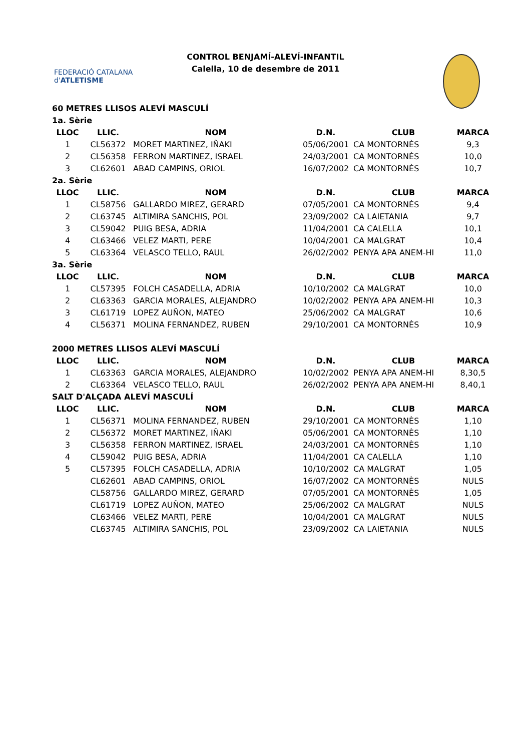FEDERACIÓ CATALANA d'ATLETISME
CONTROL BENJAMÍ-ALEVÍ-INFANTIL
Calella, 10 de desembre de 2011
| 60 METRES LLISOS ALEVÍ MASCULÍ | | | | | |
| 1a. Sèrie | | | | | |
| LLOC | LLIC. | NOM | D.N. | CLUB | MARCA |
| 1 | CL56372 | MORET MARTINEZ, IÑAKI | 05/06/2001 | CA MONTORNÈS | 9,3 |
| 2 | CL56358 | FERRON MARTINEZ, ISRAEL | 24/03/2001 | CA MONTORNÈS | 10,0 |
| 3 | CL62601 | ABAD CAMPINS, ORIOL | 16/07/2002 | CA MONTORNÈS | 10,7 |
| 2a. Sèrie | | | | | |
| LLOC | LLIC. | NOM | D.N. | CLUB | MARCA |
| 1 | CL58756 | GALLARDO MIREZ, GERARD | 07/05/2001 | CA MONTORNÈS | 9,4 |
| 2 | CL63745 | ALTIMIRA SANCHIS, POL | 23/09/2002 | CA LAIETANIA | 9,7 |
| 3 | CL59042 | PUIG BESA, ADRIA | 11/04/2001 | CA CALELLA | 10,1 |
| 4 | CL63466 | VELEZ MARTI, PERE | 10/04/2001 | CA MALGRAT | 10,4 |
| 5 | CL63364 | VELASCO TELLO, RAUL | 26/02/2002 | PENYA APA ANEM-HI | 11,0 |
| 3a. Sèrie | | | | | |
| LLOC | LLIC. | NOM | D.N. | CLUB | MARCA |
| 1 | CL57395 | FOLCH CASADELLA, ADRIA | 10/10/2002 | CA MALGRAT | 10,0 |
| 2 | CL63363 | GARCIA MORALES, ALEJANDRO | 10/02/2002 | PENYA APA ANEM-HI | 10,3 |
| 3 | CL61719 | LOPEZ AUÑON, MATEO | 25/06/2002 | CA MALGRAT | 10,6 |
| 4 | CL56371 | MOLINA FERNANDEZ, RUBEN | 29/10/2001 | CA MONTORNÈS | 10,9 |
| 2000 METRES LLISOS ALEVÍ MASCULÍ | | | | | |
| LLOC | LLIC. | NOM | D.N. | CLUB | MARCA |
| 1 | CL63363 | GARCIA MORALES, ALEJANDRO | 10/02/2002 | PENYA APA ANEM-HI | 8,30,5 |
| 2 | CL63364 | VELASCO TELLO, RAUL | 26/02/2002 | PENYA APA ANEM-HI | 8,40,1 |
| SALT D'ALÇADA ALEVÍ MASCULÍ | | | | | |
| LLOC | LLIC. | NOM | D.N. | CLUB | MARCA |
| 1 | CL56371 | MOLINA FERNANDEZ, RUBEN | 29/10/2001 | CA MONTORNÈS | 1,10 |
| 2 | CL56372 | MORET MARTINEZ, IÑAKI | 05/06/2001 | CA MONTORNÈS | 1,10 |
| 3 | CL56358 | FERRON MARTINEZ, ISRAEL | 24/03/2001 | CA MONTORNÈS | 1,10 |
| 4 | CL59042 | PUIG BESA, ADRIA | 11/04/2001 | CA CALELLA | 1,10 |
| 5 | CL57395 | FOLCH CASADELLA, ADRIA | 10/10/2002 | CA MALGRAT | 1,05 |
| | CL62601 | ABAD CAMPINS, ORIOL | 16/07/2002 | CA MONTORNÈS | NULS |
| | CL58756 | GALLARDO MIREZ, GERARD | 07/05/2001 | CA MONTORNÈS | 1,05 |
| | CL61719 | LOPEZ AUÑON, MATEO | 25/06/2002 | CA MALGRAT | NULS |
| | CL63466 | VELEZ MARTI, PERE | 10/04/2001 | CA MALGRAT | NULS |
| | CL63745 | ALTIMIRA SANCHIS, POL | 23/09/2002 | CA LAIETANIA | NULS |